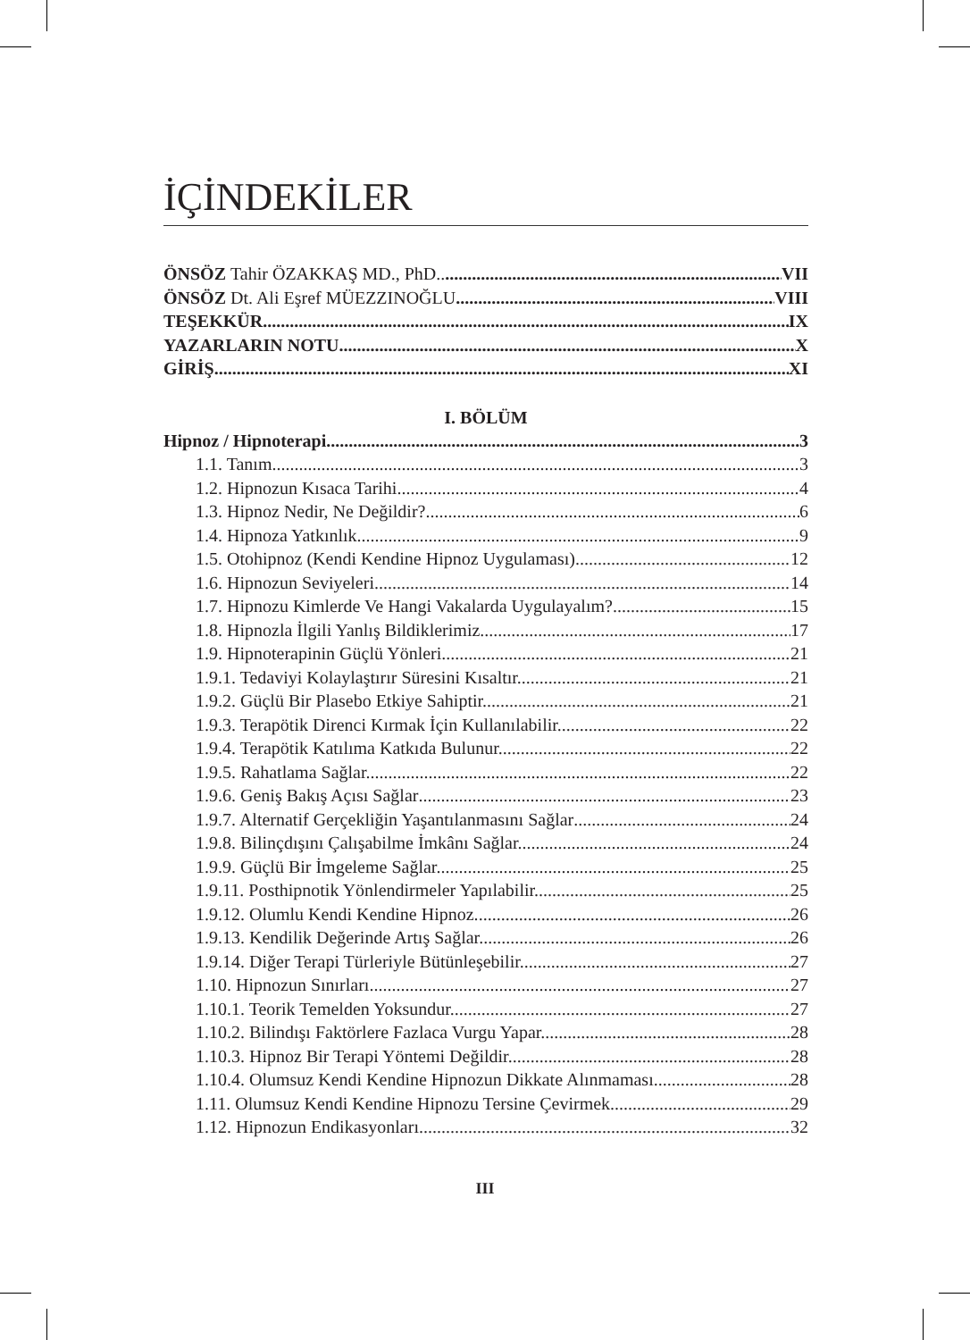İÇİNDEKİLER
ÖNSÖZ Tahir ÖZAKKAŞ MD., PhD.. VII
ÖNSÖZ Dt. Ali Eşref MÜEZZINOĞLU VIII
TEŞEKKÜR IX
YAZARLARIN NOTU X
GİRİŞ XI
I. BÖLÜM
Hipnoz / Hipnoterapi 3
1.1. Tanım 3
1.2. Hipnozun Kısaca Tarihi 4
1.3. Hipnoz Nedir, Ne Değildir? 6
1.4. Hipnoza Yatkınlık 9
1.5. Otohipnoz (Kendi Kendine Hipnoz Uygulaması) 12
1.6. Hipnozun Seviyeleri 14
1.7. Hipnozu Kimlerde Ve Hangi Vakalarda Uygulayalım? 15
1.8. Hipnozla İlgili Yanlış Bildiklerimiz. 17
1.9. Hipnoterapinin Güçlü Yönleri 21
1.9.1. Tedaviyi Kolaylaştırır Süresini Kısaltır. 21
1.9.2. Güçlü Bir Plasebo Etkiye Sahiptir. 21
1.9.3. Terapötik Direnci Kırmak İçin Kullanılabilir. 22
1.9.4. Terapötik Katılıma Katkıda Bulunur. 22
1.9.5. Rahatlama Sağlar. 22
1.9.6. Geniş Bakış Açısı Sağlar 23
1.9.7. Alternatif Gerçekliğin Yaşantılanmasını Sağlar 24
1.9.8. Bilinçdışını Çalışabilme İmkânı Sağlar. 24
1.9.9. Güçlü Bir İmgeleme Sağlar. 25
1.9.11. Posthipnotik Yönlendirmeler Yapılabilir. 25
1.9.12. Olumlu Kendi Kendine Hipnoz. 26
1.9.13. Kendilik Değerinde Artış Sağlar. 26
1.9.14. Diğer Terapi Türleriyle Bütünleşebilir. 27
1.10. Hipnozun Sınırları 27
1.10.1. Teorik Temelden Yoksundur. 27
1.10.2. Bilindışı Faktörlere Fazlaca Vurgu Yapar. 28
1.10.3. Hipnoz Bir Terapi Yöntemi Değildir. 28
1.10.4. Olumsuz Kendi Kendine Hipnozun Dikkate Alınmaması. 28
1.11. Olumsuz Kendi Kendine Hipnozu Tersine Çevirmek 29
1.12. Hipnozun Endikasyonları 32
III